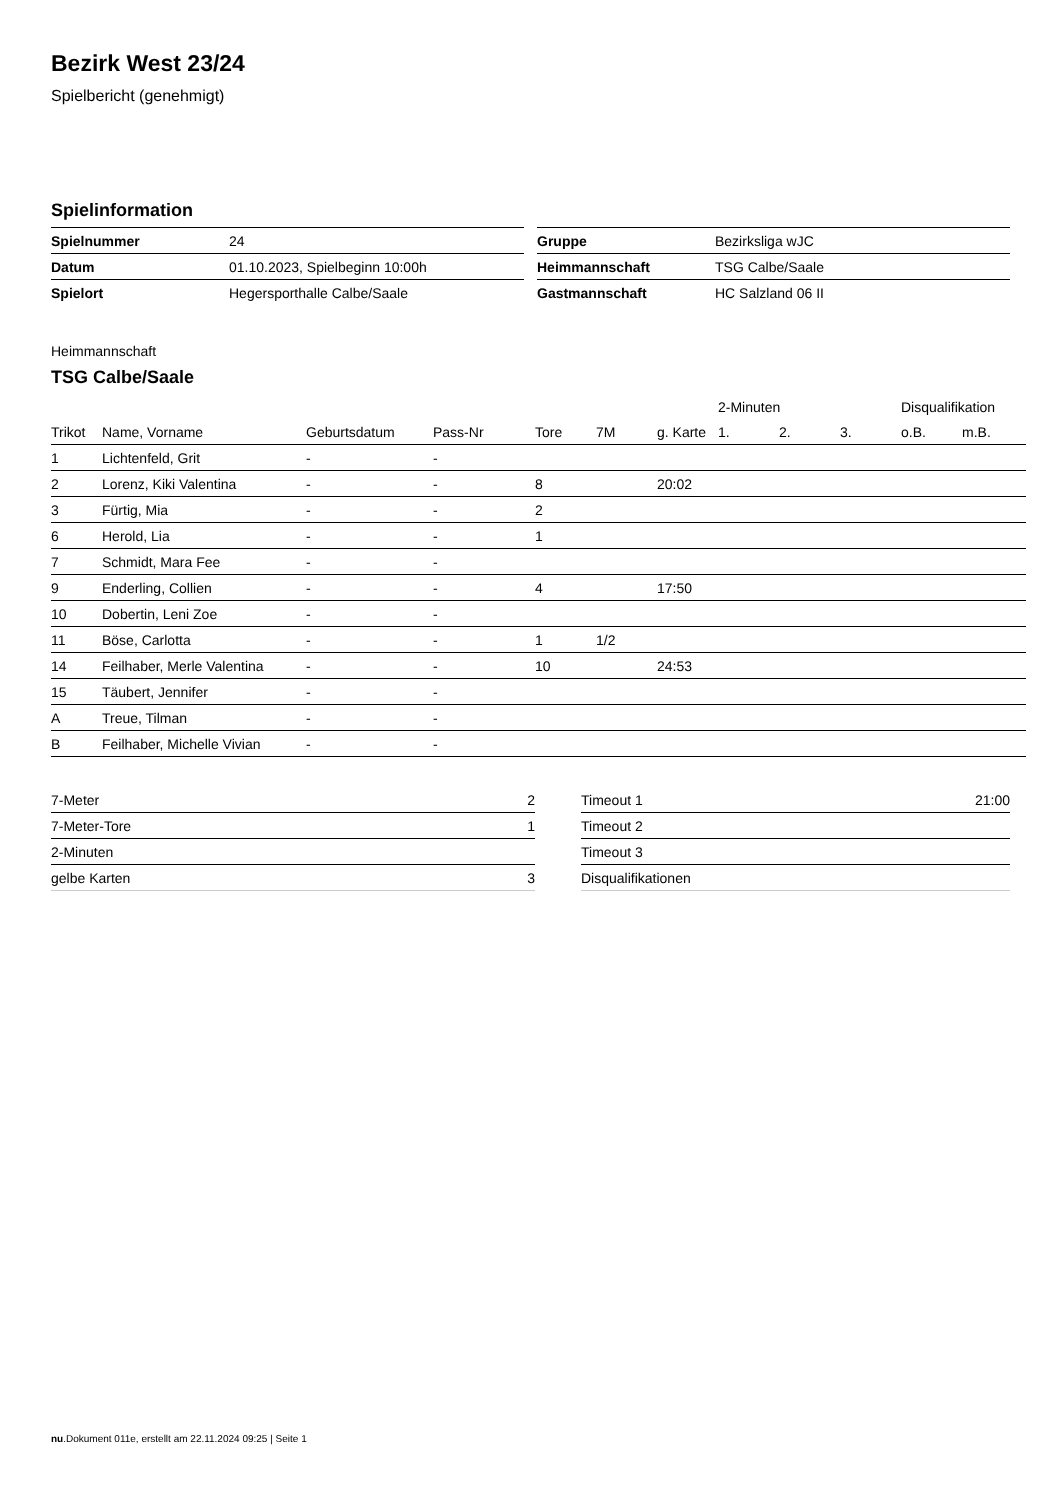Bezirk West 23/24
Spielbericht (genehmigt)
Spielinformation
| Spielnummer | 24 |
| Datum | 01.10.2023, Spielbeginn 10:00h |
| Spielort | Hegersporthalle Calbe/Saale |
| Gruppe | Bezirksliga wJC |
| Heimmannschaft | TSG Calbe/Saale |
| Gastmannschaft | HC Salzland 06 II |
Heimmannschaft
TSG Calbe/Saale
| | | | | | | | 2-Minuten | | | Disqualifikation | |
| --- | --- | --- | --- | --- | --- | --- | --- | --- | --- | --- | --- |
| Trikot | Name, Vorname | Geburtsdatum | Pass-Nr | Tore | 7M | g. Karte | 1. | 2. | 3. | o.B. | m.B. |
| 1 | Lichtenfeld, Grit | - | - | | | | | | | | |
| 2 | Lorenz, Kiki Valentina | - | - | 8 | | 20:02 | | | | | |
| 3 | Fürtig, Mia | - | - | 2 | | | | | | | |
| 6 | Herold, Lia | - | - | 1 | | | | | | | |
| 7 | Schmidt, Mara Fee | - | - | | | | | | | | |
| 9 | Enderling, Collien | - | - | 4 | | 17:50 | | | | | |
| 10 | Dobertin, Leni Zoe | - | - | | | | | | | | |
| 11 | Böse, Carlotta | - | - | 1 | 1/2 | | | | | | |
| 14 | Feilhaber, Merle Valentina | - | - | 10 | | 24:53 | | | | | |
| 15 | Täubert, Jennifer | - | - | | | | | | | | |
| A | Treue, Tilman | - | - | | | | | | | | |
| B | Feilhaber, Michelle Vivian | - | - | | | | | | | | |
| 7-Meter | 2 |
| 7-Meter-Tore | 1 |
| 2-Minuten | |
| gelbe Karten | 3 |
| Timeout 1 | 21:00 |
| Timeout 2 | |
| Timeout 3 | |
| Disqualifikationen | |
nu.Dokument 011e, erstellt am 22.11.2024 09:25 | Seite 1